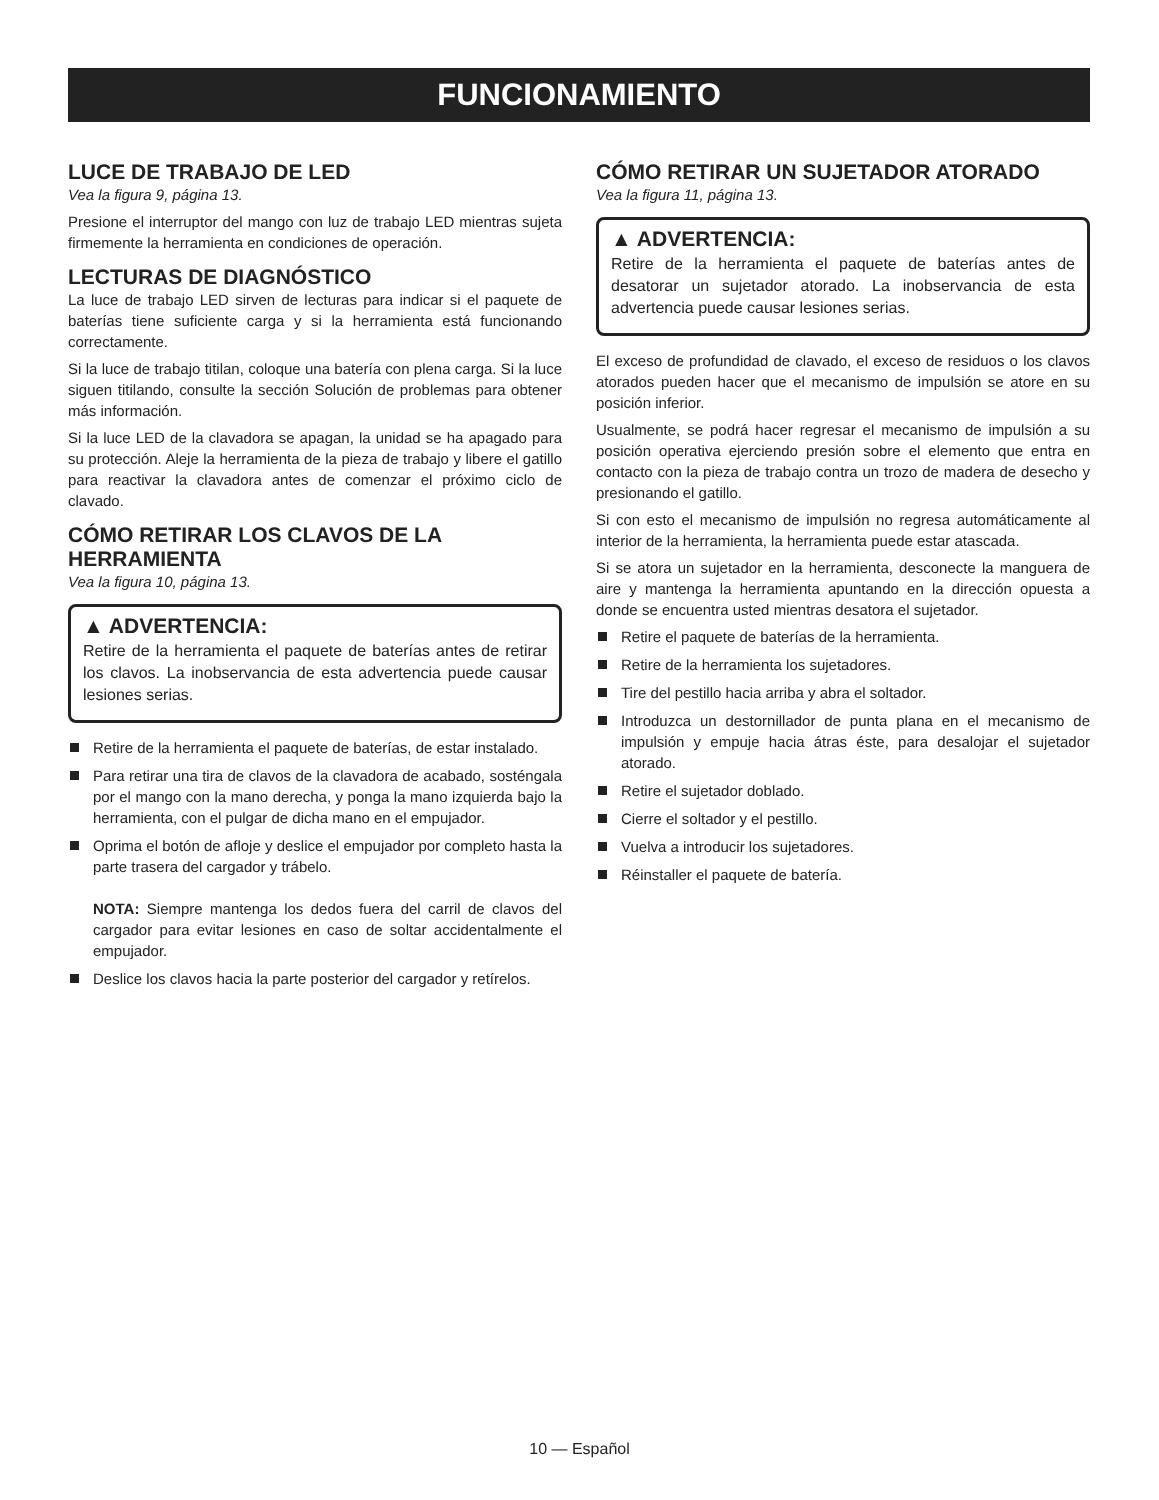FUNCIONAMIENTO
LUCE DE TRABAJO DE LED
Vea la figura 9, página 13.
Presione el interruptor del mango con luz de trabajo LED mientras sujeta firmemente la herramienta en condiciones de operación.
LECTURAS DE DIAGNÓSTICO
La luce de trabajo LED sirven de lecturas para indicar si el paquete de baterías tiene suficiente carga y si la herramienta está funcionando correctamente.
Si la luce de trabajo titilan, coloque una batería con plena carga. Si la luce siguen titilando, consulte la sección Solución de problemas para obtener más información.
Si la luce LED de la clavadora se apagan, la unidad se ha apagado para su protección. Aleje la herramienta de la pieza de trabajo y libere el gatillo para reactivar la clavadora antes de comenzar el próximo ciclo de clavado.
CÓMO RETIRAR LOS CLAVOS DE LA HERRAMIENTA
Vea la figura 10, página 13.
▲ ADVERTENCIA:
Retire de la herramienta el paquete de baterías antes de retirar los clavos. La inobservancia de esta advertencia puede causar lesiones serias.
Retire de la herramienta el paquete de baterías, de estar instalado.
Para retirar una tira de clavos de la clavadora de acabado, sosténgala por el mango con la mano derecha, y ponga la mano izquierda bajo la herramienta, con el pulgar de dicha mano en el empujador.
Oprima el botón de afloje y deslice el empujador por completo hasta la parte trasera del cargador y trábelo.
NOTA: Siempre mantenga los dedos fuera del carril de clavos del cargador para evitar lesiones en caso de soltar accidentalmente el empujador.
Deslice los clavos hacia la parte posterior del cargador y retírelos.
CÓMO RETIRAR UN SUJETADOR ATORADO
Vea la figura 11, página 13.
▲ ADVERTENCIA:
Retire de la herramienta el paquete de baterías antes de desatorar un sujetador atorado. La inobservancia de esta advertencia puede causar lesiones serias.
El exceso de profundidad de clavado, el exceso de residuos o los clavos atorados pueden hacer que el mecanismo de impulsión se atore en su posición inferior.
Usualmente, se podrá hacer regresar el mecanismo de impulsión a su posición operativa ejerciendo presión sobre el elemento que entra en contacto con la pieza de trabajo contra un trozo de madera de desecho y presionando el gatillo.
Si con esto el mecanismo de impulsión no regresa automáticamente al interior de la herramienta, la herramienta puede estar atascada.
Si se atora un sujetador en la herramienta, desconecte la manguera de aire y mantenga la herramienta apuntando en la dirección opuesta a donde se encuentra usted mientras desatora el sujetador.
Retire el paquete de baterías de la herramienta.
Retire de la herramienta los sujetadores.
Tire del pestillo hacia arriba y abra el soltador.
Introduzca un destornillador de punta plana en el mecanismo de impulsión y empuje hacia átras éste, para desalojar el sujetador atorado.
Retire el sujetador doblado.
Cierre el soltador y el pestillo.
Vuelva a introducir los sujetadores.
Réinstaller el paquete de batería.
10 — Español